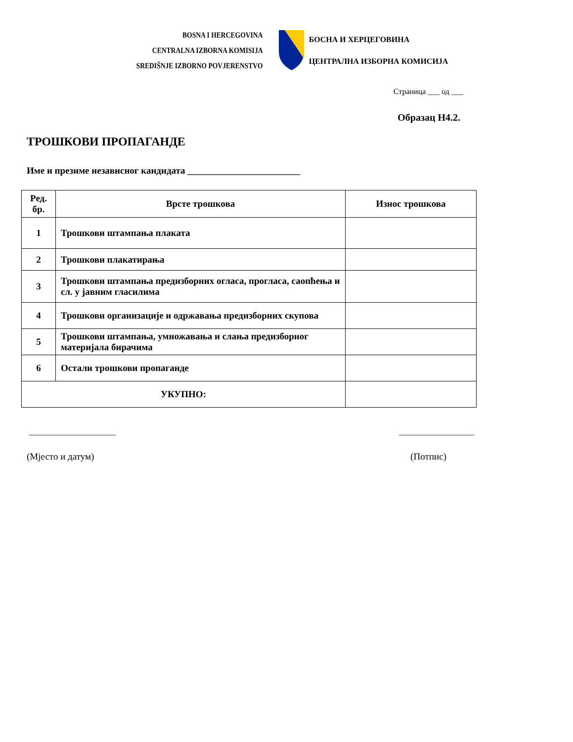BOSNA I HERCEGOVINA
CENTRALNA IZBORNA KOMISIJA
SREDIŠNJE IZBORNO POVJERENSTVO
БОСНА И ХЕРЦЕГОВИНА
ЦЕНТРАЛНА ИЗБОРНА КОМИСИЈА
Страница ___ од ___
Образац Н4.2.
ТРОШКОВИ ПРОПАГАНДЕ
Име и презиме независног кандидата ________________________
| Ред. бр. | Врсте трошкова | Износ трошкова |
| --- | --- | --- |
| 1 | Трошкови штампања плаката | |
| 2 | Трошкови плакатирања | |
| 3 | Трошкови штампања предизборних огласа, прогласа, саопћења и сл. у јавним гласилима | |
| 4 | Трошкови организације и одржавања предизборних скупова | |
| 5 | Трошкови штампања, умножавања и слања предизборног материјала бирачима | |
| 6 | Остали трошкови пропаганде | |
| УКУПНО: | | |
______________________ ___________________
(Мјесто и датум) (Потпис)